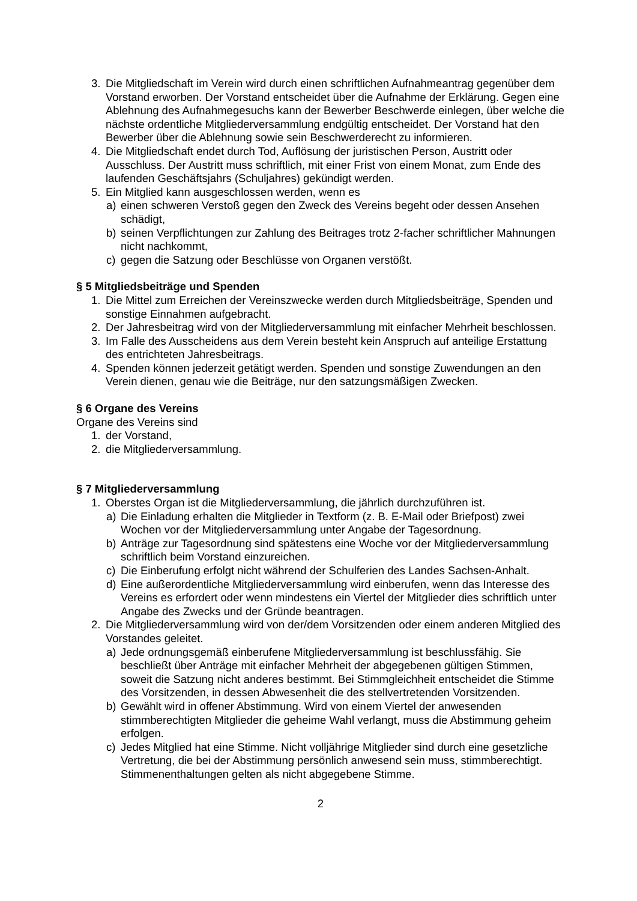3. Die Mitgliedschaft im Verein wird durch einen schriftlichen Aufnahmeantrag gegenüber dem Vorstand erworben. Der Vorstand entscheidet über die Aufnahme der Erklärung. Gegen eine Ablehnung des Aufnahmegesuchs kann der Bewerber Beschwerde einlegen, über welche die nächste ordentliche Mitgliederversammlung endgültig entscheidet. Der Vorstand hat den Bewerber über die Ablehnung sowie sein Beschwerderecht zu informieren.
4. Die Mitgliedschaft endet durch Tod, Auflösung der juristischen Person, Austritt oder Ausschluss. Der Austritt muss schriftlich, mit einer Frist von einem Monat, zum Ende des laufenden Geschäftsjahrs (Schuljahres) gekündigt werden.
5. Ein Mitglied kann ausgeschlossen werden, wenn es
a) einen schweren Verstoß gegen den Zweck des Vereins begeht oder dessen Ansehen schädigt,
b) seinen Verpflichtungen zur Zahlung des Beitrages trotz 2-facher schriftlicher Mahnungen nicht nachkommt,
c) gegen die Satzung oder Beschlüsse von Organen verstößt.
§ 5 Mitgliedsbeiträge und Spenden
1. Die Mittel zum Erreichen der Vereinszwecke werden durch Mitgliedsbeiträge, Spenden und sonstige Einnahmen aufgebracht.
2. Der Jahresbeitrag wird von der Mitgliederversammlung mit einfacher Mehrheit beschlossen.
3. Im Falle des Ausscheidens aus dem Verein besteht kein Anspruch auf anteilige Erstattung des entrichteten Jahresbeitrags.
4. Spenden können jederzeit getätigt werden. Spenden und sonstige Zuwendungen an den Verein dienen, genau wie die Beiträge, nur den satzungsmäßigen Zwecken.
§ 6 Organe des Vereins
Organe des Vereins sind
1. der Vorstand,
2. die Mitgliederversammlung.
§ 7 Mitgliederversammlung
1. Oberstes Organ ist die Mitgliederversammlung, die jährlich durchzuführen ist.
a) Die Einladung erhalten die Mitglieder in Textform (z. B. E-Mail oder Briefpost) zwei Wochen vor der Mitgliederversammlung unter Angabe der Tagesordnung.
b) Anträge zur Tagesordnung sind spätestens eine Woche vor der Mitgliederversammlung schriftlich beim Vorstand einzureichen.
c) Die Einberufung erfolgt nicht während der Schulferien des Landes Sachsen-Anhalt.
d) Eine außerordentliche Mitgliederversammlung wird einberufen, wenn das Interesse des Vereins es erfordert oder wenn mindestens ein Viertel der Mitglieder dies schriftlich unter Angabe des Zwecks und der Gründe beantragen.
2. Die Mitgliederversammlung wird von der/dem Vorsitzenden oder einem anderen Mitglied des Vorstandes geleitet.
a) Jede ordnungsgemäß einberufene Mitgliederversammlung ist beschlussfähig. Sie beschließt über Anträge mit einfacher Mehrheit der abgegebenen gültigen Stimmen, soweit die Satzung nicht anderes bestimmt. Bei Stimmgleichheit entscheidet die Stimme des Vorsitzenden, in dessen Abwesenheit die des stellvertretenden Vorsitzenden.
b) Gewählt wird in offener Abstimmung. Wird von einem Viertel der anwesenden stimmberechtigten Mitglieder die geheime Wahl verlangt, muss die Abstimmung geheim erfolgen.
c) Jedes Mitglied hat eine Stimme. Nicht volljährige Mitglieder sind durch eine gesetzliche Vertretung, die bei der Abstimmung persönlich anwesend sein muss, stimmberechtigt. Stimmenenthaltungen gelten als nicht abgegebene Stimme.
2